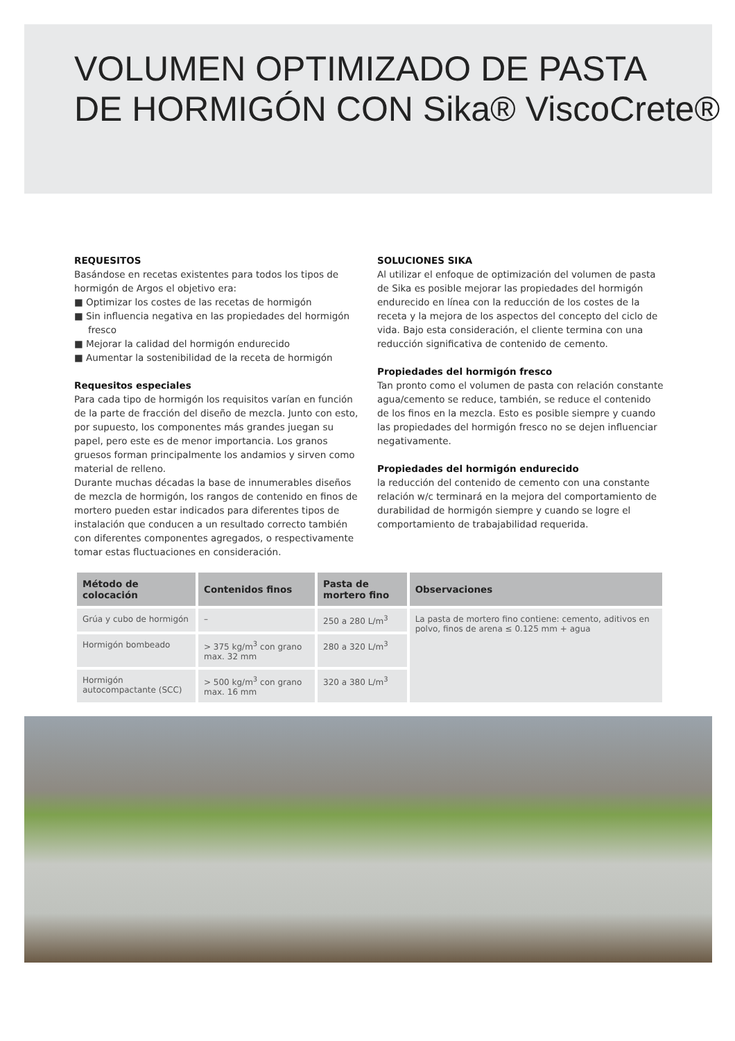VOLUMEN OPTIMIZADO DE PASTA
DE HORMIGÓN CON Sika® ViscoCrete®
REQUESITOS
Basándose en recetas existentes para todos los tipos de hormigón de Argos el objetivo era:
■ Optimizar los costes de las recetas de hormigón
■ Sin influencia negativa en las propiedades del hormigón fresco
■ Mejorar la calidad del hormigón endurecido
■ Aumentar la sostenibilidad de la receta de hormigón
Requesitos especiales
Para cada tipo de hormigón los requisitos varían en función de la parte de fracción del diseño de mezcla. Junto con esto, por supuesto, los componentes más grandes juegan su papel, pero este es de menor importancia. Los granos gruesos forman principalmente los andamios y sirven como material de relleno.
Durante muchas décadas la base de innumerables diseños de mezcla de hormigón, los rangos de contenido en finos de mortero pueden estar indicados para diferentes tipos de instalación que conducen a un resultado correcto también con diferentes componentes agregados, o respectivamente tomar estas fluctuaciones en consideración.
SOLUCIONES SIKA
Al utilizar el enfoque de optimización del volumen de pasta de Sika es posible mejorar las propiedades del hormigón endurecido en línea con la reducción de los costes de la receta y la mejora de los aspectos del concepto del ciclo de vida. Bajo esta consideración, el cliente termina con una reducción significativa de contenido de cemento.
Propiedades del hormigón fresco
Tan pronto como el volumen de pasta con relación constante agua/cemento se reduce, también, se reduce el contenido de los finos en la mezcla. Esto es posible siempre y cuando las propiedades del hormigón fresco no se dejen influenciar negativamente.
Propiedades del hormigón endurecido
la reducción del contenido de cemento con una constante relación w/c terminará en la mejora del comportamiento de durabilidad de hormigón siempre y cuando se logre el comportamiento de trabajabilidad requerida.
| Método de colocación | Contenidos finos | Pasta de mortero fino | Observaciones |
| --- | --- | --- | --- |
| Grúa y cubo de hormigón | – | 250 a 280 L/m<sup>3</sup> | La pasta de mortero fino contiene: cemento, aditivos en polvo, finos de arena ≤ 0.125 mm + agua |
| Hormigón bombeado | > 375 kg/m<sup>3</sup> con grano max. 32 mm | 280 a 320 L/m<sup>3</sup> | |
| Hormigón autocompactante (SCC) | > 500 kg/m<sup>3</sup> con grano max. 16 mm | 320 a 380 L/m<sup>3</sup> | |